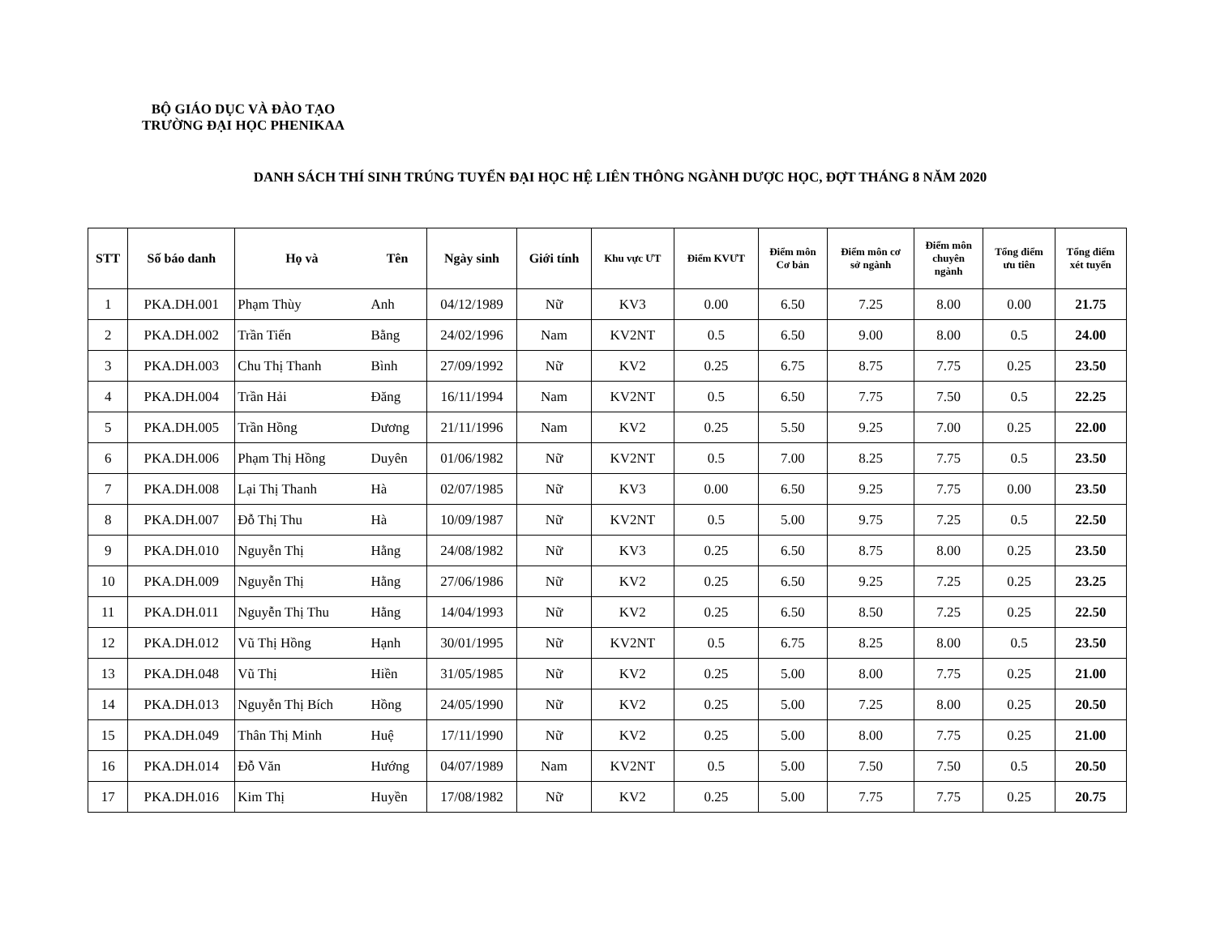BỘ GIÁO DỤC VÀ ĐÀO TẠO
TRƯỜNG ĐẠI HỌC PHENIKAA
DANH SÁCH THÍ SINH TRÚNG TUYỂN ĐẠI HỌC HỆ LIÊN THÔNG NGÀNH DƯỢC HỌC, ĐỢT THÁNG 8 NĂM 2020
| STT | Số báo danh | Họ và | Tên | Ngày sinh | Giới tính | Khu vực ƯT | Điểm KVƯT | Điểm môn Cơ bản | Điểm môn cơ sở ngành | Điểm môn chuyên ngành | Tổng điểm ưu tiên | Tổng điểm xét tuyển |
| --- | --- | --- | --- | --- | --- | --- | --- | --- | --- | --- | --- | --- |
| 1 | PKA.DH.001 | Phạm Thùy | Anh | 04/12/1989 | Nữ | KV3 | 0.00 | 6.50 | 7.25 | 8.00 | 0.00 | 21.75 |
| 2 | PKA.DH.002 | Trần Tiến | Bằng | 24/02/1996 | Nam | KV2NT | 0.5 | 6.50 | 9.00 | 8.00 | 0.5 | 24.00 |
| 3 | PKA.DH.003 | Chu Thị Thanh | Bình | 27/09/1992 | Nữ | KV2 | 0.25 | 6.75 | 8.75 | 7.75 | 0.25 | 23.50 |
| 4 | PKA.DH.004 | Trần Hải | Đăng | 16/11/1994 | Nam | KV2NT | 0.5 | 6.50 | 7.75 | 7.50 | 0.5 | 22.25 |
| 5 | PKA.DH.005 | Trần Hồng | Dương | 21/11/1996 | Nam | KV2 | 0.25 | 5.50 | 9.25 | 7.00 | 0.25 | 22.00 |
| 6 | PKA.DH.006 | Phạm Thị Hồng | Duyên | 01/06/1982 | Nữ | KV2NT | 0.5 | 7.00 | 8.25 | 7.75 | 0.5 | 23.50 |
| 7 | PKA.DH.008 | Lại Thị Thanh | Hà | 02/07/1985 | Nữ | KV3 | 0.00 | 6.50 | 9.25 | 7.75 | 0.00 | 23.50 |
| 8 | PKA.DH.007 | Đỗ Thị Thu | Hà | 10/09/1987 | Nữ | KV2NT | 0.5 | 5.00 | 9.75 | 7.25 | 0.5 | 22.50 |
| 9 | PKA.DH.010 | Nguyễn Thị | Hằng | 24/08/1982 | Nữ | KV3 | 0.25 | 6.50 | 8.75 | 8.00 | 0.25 | 23.50 |
| 10 | PKA.DH.009 | Nguyễn Thị | Hằng | 27/06/1986 | Nữ | KV2 | 0.25 | 6.50 | 9.25 | 7.25 | 0.25 | 23.25 |
| 11 | PKA.DH.011 | Nguyễn Thị Thu | Hằng | 14/04/1993 | Nữ | KV2 | 0.25 | 6.50 | 8.50 | 7.25 | 0.25 | 22.50 |
| 12 | PKA.DH.012 | Vũ Thị Hồng | Hạnh | 30/01/1995 | Nữ | KV2NT | 0.5 | 6.75 | 8.25 | 8.00 | 0.5 | 23.50 |
| 13 | PKA.DH.048 | Vũ Thị | Hiền | 31/05/1985 | Nữ | KV2 | 0.25 | 5.00 | 8.00 | 7.75 | 0.25 | 21.00 |
| 14 | PKA.DH.013 | Nguyễn Thị Bích | Hồng | 24/05/1990 | Nữ | KV2 | 0.25 | 5.00 | 7.25 | 8.00 | 0.25 | 20.50 |
| 15 | PKA.DH.049 | Thân Thị Minh | Huệ | 17/11/1990 | Nữ | KV2 | 0.25 | 5.00 | 8.00 | 7.75 | 0.25 | 21.00 |
| 16 | PKA.DH.014 | Đỗ Văn | Hướng | 04/07/1989 | Nam | KV2NT | 0.5 | 5.00 | 7.50 | 7.50 | 0.5 | 20.50 |
| 17 | PKA.DH.016 | Kim Thị | Huyền | 17/08/1982 | Nữ | KV2 | 0.25 | 5.00 | 7.75 | 7.75 | 0.25 | 20.75 |